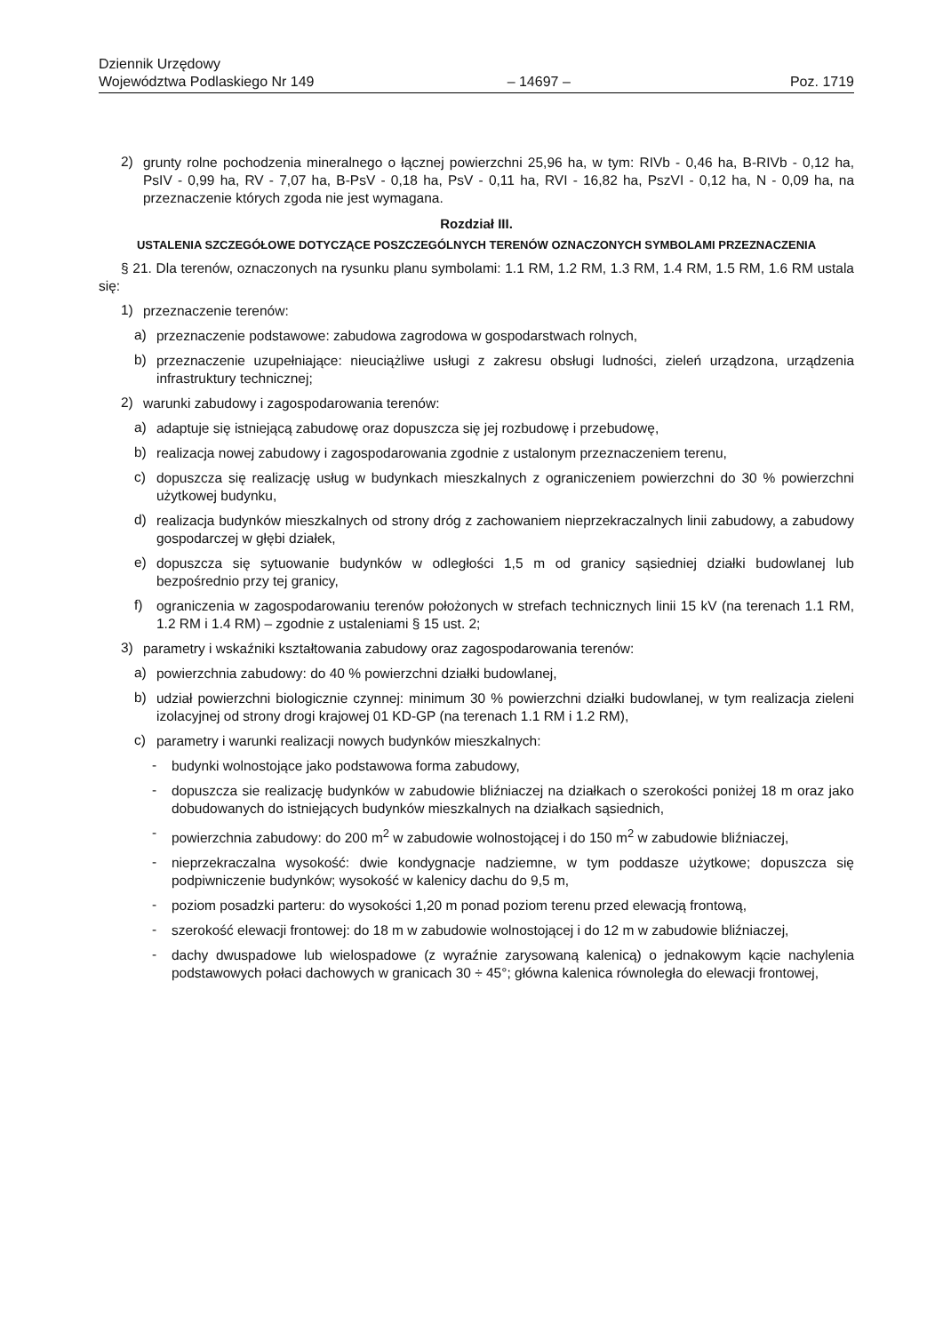Dziennik Urzędowy
Województwa Podlaskiego Nr 149
– 14697 –
Poz. 1719
2) grunty rolne pochodzenia mineralnego o łącznej powierzchni 25,96 ha, w tym: RIVb - 0,46 ha, B-RIVb - 0,12 ha, PsIV - 0,99 ha, RV - 7,07 ha, B-PsV - 0,18 ha, PsV - 0,11 ha, RVI - 16,82 ha, PszVI - 0,12 ha, N - 0,09 ha, na przeznaczenie których zgoda nie jest wymagana.
Rozdział III.
USTALENIA SZCZEGÓŁOWE DOTYCZĄCE POSZCZEGÓLNYCH TERENÓW OZNACZONYCH SYMBOLAMI PRZEZNACZENIA
§ 21. Dla terenów, oznaczonych na rysunku planu symbolami: 1.1 RM, 1.2 RM, 1.3 RM, 1.4 RM, 1.5 RM, 1.6 RM ustala się:
1) przeznaczenie terenów:
a) przeznaczenie podstawowe: zabudowa zagrodowa w gospodarstwach rolnych,
b) przeznaczenie uzupełniające: nieuciążliwe usługi z zakresu obsługi ludności, zieleń urządzona, urządzenia infrastruktury technicznej;
2) warunki zabudowy i zagospodarowania terenów:
a) adaptuje się istniejącą zabudowę oraz dopuszcza się jej rozbudowę i przebudowę,
b) realizacja nowej zabudowy i zagospodarowania zgodnie z ustalonym przeznaczeniem terenu,
c) dopuszcza się realizację usług w budynkach mieszkalnych z ograniczeniem powierzchni do 30 % powierzchni użytkowej budynku,
d) realizacja budynków mieszkalnych od strony dróg z zachowaniem nieprzekraczalnych linii zabudowy, a zabudowy gospodarczej w głębi działek,
e) dopuszcza się sytuowanie budynków w odległości 1,5 m od granicy sąsiedniej działki budowlanej lub bezpośrednio przy tej granicy,
f) ograniczenia w zagospodarowaniu terenów położonych w strefach technicznych linii 15 kV (na terenach 1.1 RM, 1.2 RM i 1.4 RM) – zgodnie z ustaleniami § 15 ust. 2;
3) parametry i wskaźniki kształtowania zabudowy oraz zagospodarowania terenów:
a) powierzchnia zabudowy: do 40 % powierzchni działki budowlanej,
b) udział powierzchni biologicznie czynnej: minimum 30 % powierzchni działki budowlanej, w tym realizacja zieleni izolacyjnej od strony drogi krajowej 01 KD-GP (na terenach 1.1 RM i 1.2 RM),
c) parametry i warunki realizacji nowych budynków mieszkalnych:
- budynki wolnostojące jako podstawowa forma zabudowy,
- dopuszcza sie realizację budynków w zabudowie bliźniaczej na działkach o szerokości poniżej 18 m oraz jako dobudowanych do istniejących budynków mieszkalnych na działkach sąsiednich,
- powierzchnia zabudowy: do 200 m<sup>2</sup> w zabudowie wolnostojącej i do 150 m<sup>2</sup> w zabudowie bliźniaczej,
- nieprzekraczalna wysokość: dwie kondygnacje nadziemne, w tym poddasze użytkowe; dopuszcza się podpiwniczenie budynków; wysokość w kalenicy dachu do 9,5 m,
- poziom posadzki parteru: do wysokości 1,20 m ponad poziom terenu przed elewacją frontową,
- szerokość elewacji frontowej: do 18 m w zabudowie wolnostojącej i do 12 m w zabudowie bliźniaczej,
- dachy dwuspadowe lub wielospadowe (z wyraźnie zarysowaną kalenicą) o jednakowym kącie nachylenia podstawowych połaci dachowych w granicach 30 ÷ 45°; główna kalenica równoległa do elewacji frontowej,